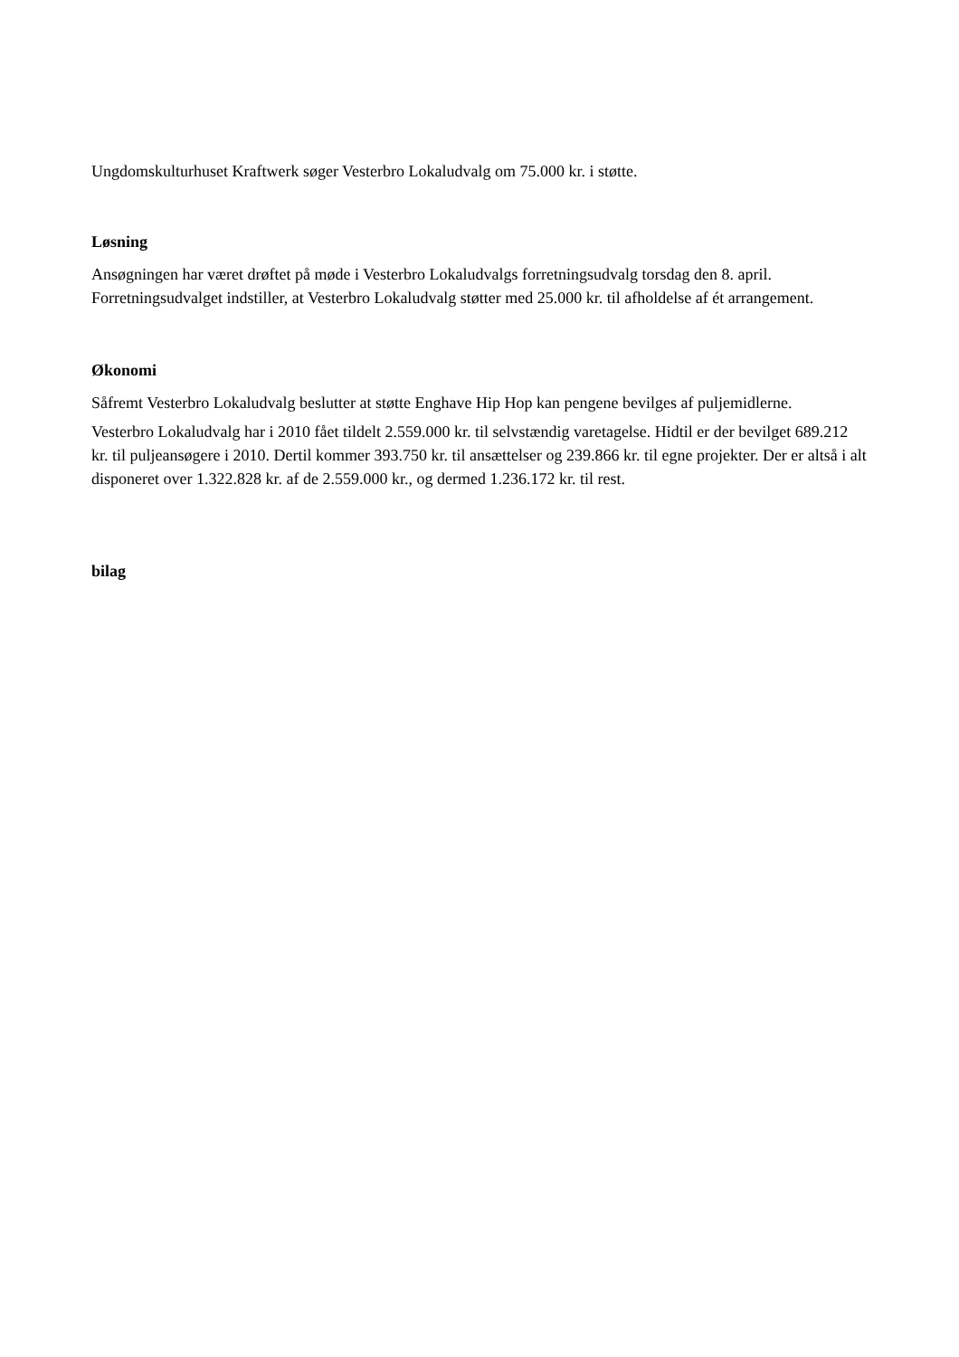Ungdomskulturhuset Kraftwerk søger Vesterbro Lokaludvalg om 75.000 kr. i støtte.
Løsning
Ansøgningen har været drøftet på møde i Vesterbro Lokaludvalgs forretningsudvalg torsdag den 8. april. Forretningsudvalget indstiller, at Vesterbro Lokaludvalg støtter med 25.000 kr. til afholdelse af ét arrangement.
Økonomi
Såfremt Vesterbro Lokaludvalg beslutter at støtte Enghave Hip Hop kan pengene bevilges af puljemidlerne.
Vesterbro Lokaludvalg har i 2010 fået tildelt 2.559.000 kr. til selvstændig varetagelse. Hidtil er der bevilget 689.212 kr. til puljeansøgere i 2010. Dertil kommer 393.750 kr. til ansættelser og 239.866 kr. til egne projekter. Der er altså i alt disponeret over 1.322.828 kr. af de 2.559.000 kr., og dermed 1.236.172 kr. til rest.
bilag